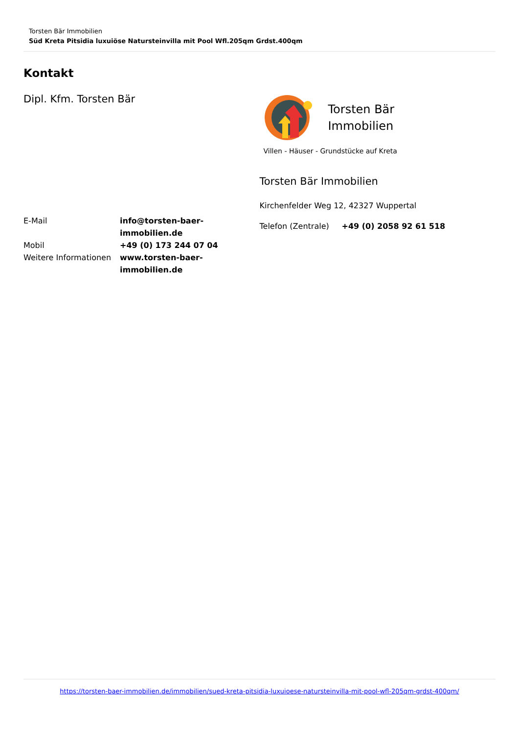Torsten Bär Immobilien
Süd Kreta Pitsidia luxuiöse Natursteinvilla mit Pool Wfl.205qm Grdst.400qm
Kontakt
Dipl. Kfm. Torsten Bär
| E-Mail | info@torsten-baer-immobilien.de |
| Mobil | +49 (0) 173 244 07 04 |
| Weitere Informationen | www.torsten-baer-immobilien.de |
Torsten Bär
Immobilien
Villen - Häuser - Grundstücke auf Kreta
Torsten Bär Immobilien
Kirchenfelder Weg 12, 42327 Wuppertal
| Telefon (Zentrale) | +49 (0) 2058 92 61 518 |
https://torsten-baer-immobilien.de/immobilien/sued-kreta-pitsidia-luxuioese-natursteinvilla-mit-pool-wfl-205qm-grdst-400qm/